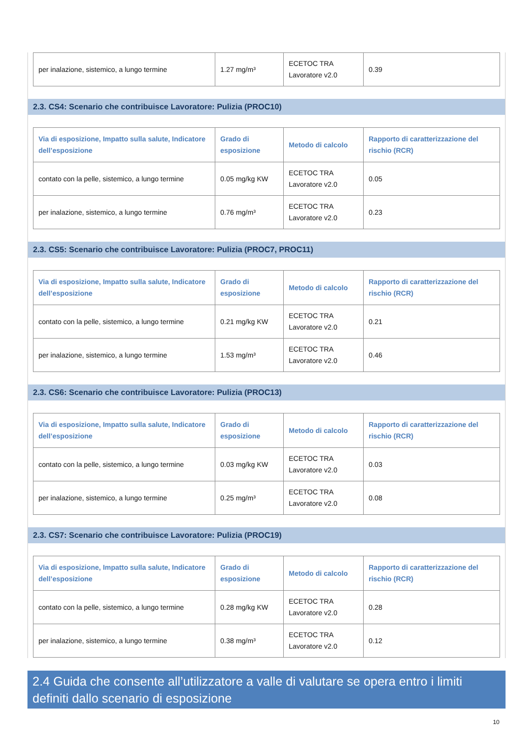| per inalazione, sistemico, a lungo termine | 1.27 mg/m³ | ECETOC TRA Lavoratore v2.0 | 0.39 |
2.3. CS4: Scenario che contribuisce Lavoratore: Pulizia (PROC10)
| Via di esposizione, Impatto sulla salute, Indicatore dell’esposizione | Grado di esposizione | Metodo di calcolo | Rapporto di caratterizzazione del rischio (RCR) |
| --- | --- | --- | --- |
| contato con la pelle, sistemico, a lungo termine | 0.05 mg/kg KW | ECETOC TRA Lavoratore v2.0 | 0.05 |
| per inalazione, sistemico, a lungo termine | 0.76 mg/m³ | ECETOC TRA Lavoratore v2.0 | 0.23 |
2.3. CS5: Scenario che contribuisce Lavoratore: Pulizia (PROC7, PROC11)
| Via di esposizione, Impatto sulla salute, Indicatore dell’esposizione | Grado di esposizione | Metodo di calcolo | Rapporto di caratterizzazione del rischio (RCR) |
| --- | --- | --- | --- |
| contato con la pelle, sistemico, a lungo termine | 0.21 mg/kg KW | ECETOC TRA Lavoratore v2.0 | 0.21 |
| per inalazione, sistemico, a lungo termine | 1.53 mg/m³ | ECETOC TRA Lavoratore v2.0 | 0.46 |
2.3. CS6: Scenario che contribuisce Lavoratore: Pulizia (PROC13)
| Via di esposizione, Impatto sulla salute, Indicatore dell’esposizione | Grado di esposizione | Metodo di calcolo | Rapporto di caratterizzazione del rischio (RCR) |
| --- | --- | --- | --- |
| contato con la pelle, sistemico, a lungo termine | 0.03 mg/kg KW | ECETOC TRA Lavoratore v2.0 | 0.03 |
| per inalazione, sistemico, a lungo termine | 0.25 mg/m³ | ECETOC TRA Lavoratore v2.0 | 0.08 |
2.3. CS7: Scenario che contribuisce Lavoratore: Pulizia (PROC19)
| Via di esposizione, Impatto sulla salute, Indicatore dell’esposizione | Grado di esposizione | Metodo di calcolo | Rapporto di caratterizzazione del rischio (RCR) |
| --- | --- | --- | --- |
| contato con la pelle, sistemico, a lungo termine | 0.28 mg/kg KW | ECETOC TRA Lavoratore v2.0 | 0.28 |
| per inalazione, sistemico, a lungo termine | 0.38 mg/m³ | ECETOC TRA Lavoratore v2.0 | 0.12 |
2.4 Guida che consente all’utilizzatore a valle di valutare se opera entro i limiti definiti dallo scenario di esposizione
10